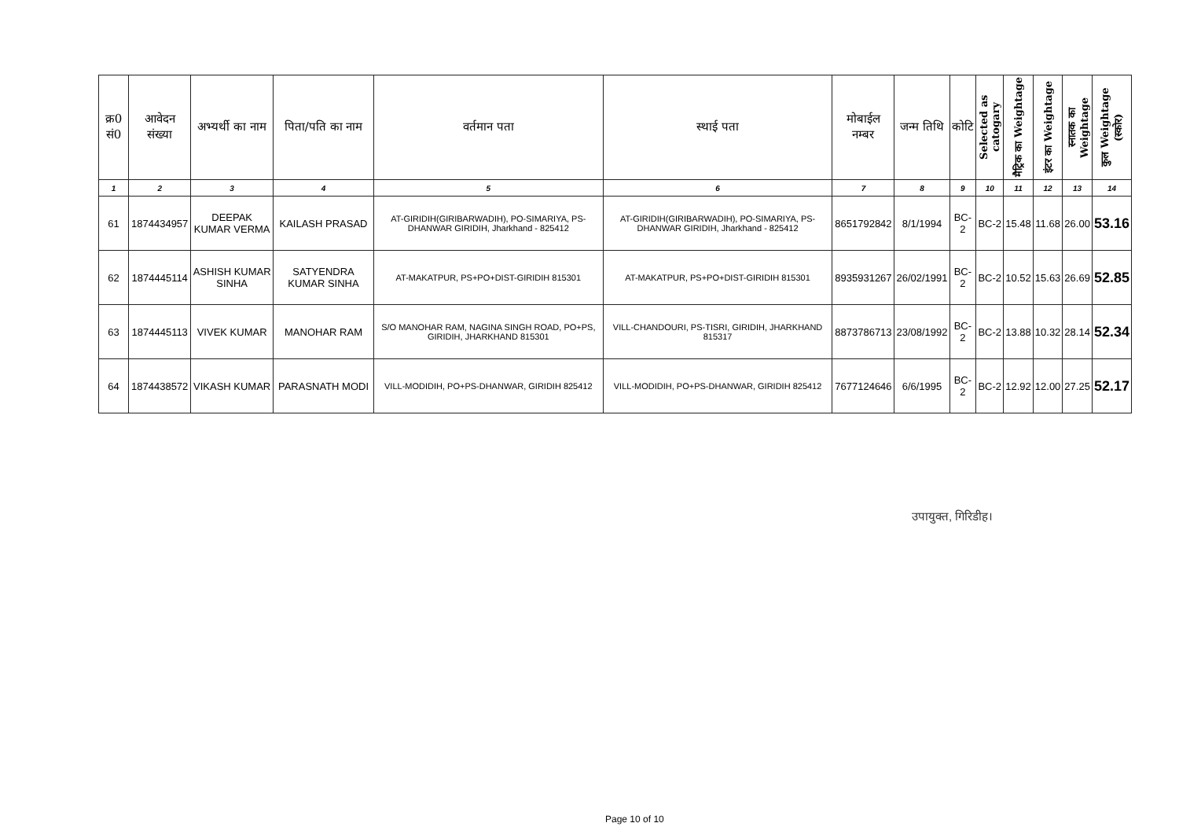| क्र0 सं0 | आवेदन संख्या | अभ्यर्थी का नाम | पिता/पति का नाम | वर्तमान पता | स्थाई पता | मोबाईल नम्बर | जन्म तिथि | कोटि | Selected as catogary | मैट्रिक का Weightage | इंटर का Weightage | स्नातक का Weightage | कुल Weightage (स्कोर) |
| --- | --- | --- | --- | --- | --- | --- | --- | --- | --- | --- | --- | --- | --- |
| 1 | 2 | 3 | 4 | 5 | 6 | 7 | 8 | 9 | 10 | 11 | 12 | 13 | 14 |
| 61 | 1874434957 | DEEPAK KUMAR VERMA | KAILASH PRASAD | AT-GIRIDIH(GIRIBARWADIH), PO-SIMARIYA, PS-DHANWAR GIRIDIH, Jharkhand - 825412 | AT-GIRIDIH(GIRIBARWADIH), PO-SIMARIYA, PS-DHANWAR GIRIDIH, Jharkhand - 825412 | 8651792842 | 8/1/1994 | BC-2 | BC-2 | 15.48 | 11.68 | 26.00 | 53.16 |
| 62 | 1874445114 | ASHISH KUMAR SINHA | SATYENDRA KUMAR SINHA | AT-MAKATPUR, PS+PO+DIST-GIRIDIH 815301 | AT-MAKATPUR, PS+PO+DIST-GIRIDIH 815301 | 8935931267 | 26/02/1991 | BC-2 | BC-2 | 10.52 | 15.63 | 26.69 | 52.85 |
| 63 | 1874445113 | VIVEK KUMAR | MANOHAR RAM | S/O MANOHAR RAM, NAGINA SINGH ROAD, PO+PS, GIRIDIH, JHARKHAND 815301 | VILL-CHANDOURI, PS-TISRI, GIRIDIH, JHARKHAND 815317 | 8873786713 | 23/08/1992 | BC-2 | BC-2 | 13.88 | 10.32 | 28.14 | 52.34 |
| 64 | 1874438572 | VIKASH KUMAR | PARASNATH MODI | VILL-MODIDIH, PO+PS-DHANWAR, GIRIDIH 825412 | VILL-MODIDIH, PO+PS-DHANWAR, GIRIDIH 825412 | 7677124646 | 6/6/1995 | BC-2 | BC-2 | 12.92 | 12.00 | 27.25 | 52.17 |
उपायुक्त, गिरिडीह।
Page 10 of 10